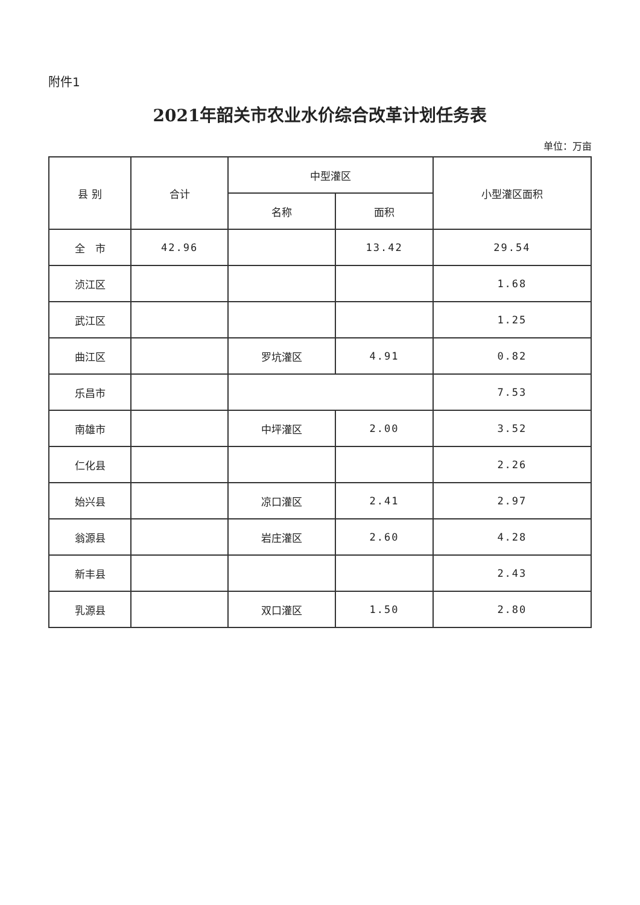附件1
2021年韶关市农业水价综合改革计划任务表
单位：万亩
| 县 别 | 合计 | 中型灌区 | | 小型灌区面积 |
| --- | --- | --- | --- | --- |
| | | 名称 | 面积 | |
| 全 市 | 42.96 | | 13.42 | 29.54 |
| 浈江区 | | | | 1.68 |
| 武江区 | | | | 1.25 |
| 曲江区 | | 罗坑灌区 | 4.91 | 0.82 |
| 乐昌市 | | | | 7.53 |
| 南雄市 | | 中坪灌区 | 2.00 | 3.52 |
| 仁化县 | | | | 2.26 |
| 始兴县 | | 凉口灌区 | 2.41 | 2.97 |
| 翁源县 | | 岩庄灌区 | 2.60 | 4.28 |
| 新丰县 | | | | 2.43 |
| 乳源县 | | 双口灌区 | 1.50 | 2.80 |